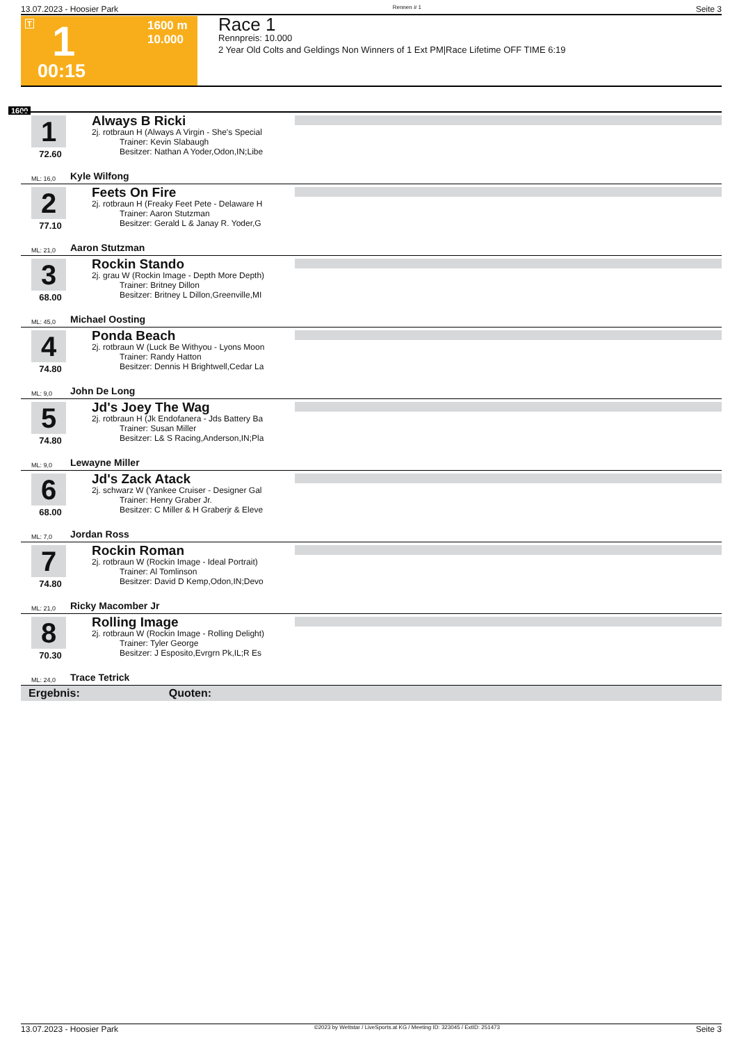13.07.2023 - Hoosier Park Rennen # 1 Seite 3
T 1
1600 m
10.000
00:15
Race 1
Rennpreis: 10.000
2 Year Old Colts and Geldings Non Winners of 1 Ext PM|Race Lifetime OFF TIME 6:19
1600
1
72.60
ML: 16,0
Always B Ricki
2j. rotbraun H (Always A Virgin - She's Special
Trainer: Kevin Slabaugh
Besitzer: Nathan A Yoder,Odon,IN;Libe
Kyle Wilfong
2
77.10
ML: 21,0
Feets On Fire
2j. rotbraun H (Freaky Feet Pete - Delaware H
Trainer: Aaron Stutzman
Besitzer: Gerald L & Janay R. Yoder,G
Aaron Stutzman
3
68.00
ML: 45,0
Rockin Stando
2j. grau W (Rockin Image - Depth More Depth)
Trainer: Britney Dillon
Besitzer: Britney L Dillon,Greenville,MI
Michael Oosting
4
74.80
ML: 9,0
Ponda Beach
2j. rotbraun W (Luck Be Withyou - Lyons Moon
Trainer: Randy Hatton
Besitzer: Dennis H Brightwell,Cedar La
John De Long
5
74.80
ML: 9,0
Jd's Joey The Wag
2j. rotbraun H (Jk Endofanera - Jds Battery Ba
Trainer: Susan Miller
Besitzer: L& S Racing,Anderson,IN;Pla
Lewayne Miller
6
68.00
ML: 7,0
Jd's Zack Atack
2j. schwarz W (Yankee Cruiser - Designer Gal
Trainer: Henry Graber Jr.
Besitzer: C Miller & H Graberjr & Eleve
Jordan Ross
7
74.80
ML: 21,0
Rockin Roman
2j. rotbraun W (Rockin Image - Ideal Portrait)
Trainer: Al Tomlinson
Besitzer: David D Kemp,Odon,IN;Devo
Ricky Macomber Jr
8
70.30
ML: 24,0
Rolling Image
2j. rotbraun W (Rockin Image - Rolling Delight)
Trainer: Tyler George
Besitzer: J Esposito,Evrgrn Pk,IL;R Es
Trace Tetrick
Ergebnis: Quoten:
13.07.2023 - Hoosier Park ©2023 by Wettstar / LiveSports.at KG / Meeting ID: 323045 / ExtID: 251473 Seite 3